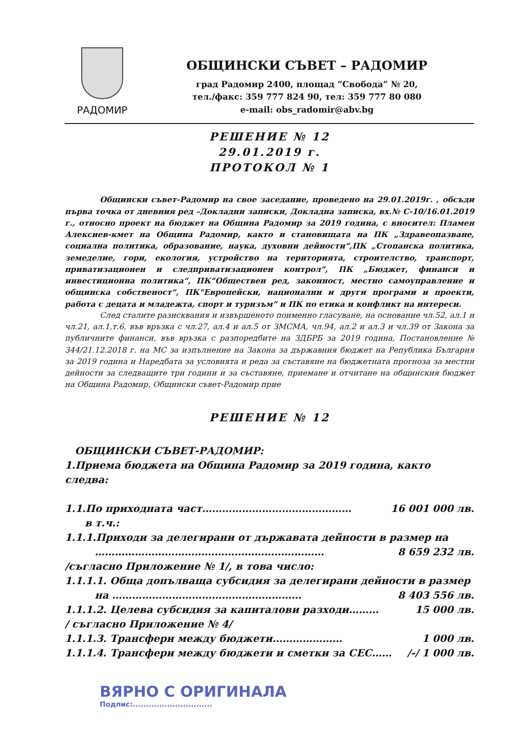РАДОМИР
ОБЩИНСКИ СЪВЕТ – РАДОМИР
град Радомир 2400, площад ”Свобода” № 20,
тел./факс: 359 777 824 90, тел: 359 777 80 080
e-mail: obs_radomir@abv.bg
РЕШЕНИЕ № 12
29.01.2019 г.
ПРОТОКОЛ № 1
Общински съвет-Радомир на свое заседание, проведено на 29.01.2019г. , обсъди първа точка от дневния ред –Докладни записки, Докладна записка, вх.№ С-10/16.01.2019 г., относно проект на бюджет на Община Радомир за 2019 година, с вносител: Пламен Алексиев-кмет на Община Радомир, както и становищата на ПК „Здравеопазване, социална политика, образование, наука, духовни дейности“,ПК „Стопанска политика, земеделие, гори, екология, устройство на територията, строителство, транспорт, приватизационен и следприватизационен контрол“, ПК „Бюджет, финанси и инвестиционна политика“, ПК“Обществен ред, законност, местно самоуправление и общинска собственост“, ПК“Европейски, национални и други програми и проекти, работа с децата и младежта, спорт и туризъм“ и ПК по етика и конфликт на интереси.
След сталите разисквания и извършеното поименно гласуване, на основание чл.52, ал.1 и чл.21, ал.1,т.6, във връзка с чл.27, ал.4 и ал.5 от ЗМСМА, чл.94, ал.2 и ал.3 и чл.39 от Закона за публичните финанси, във връзка с разпоредбите на ЗДБРБ за 2019 година, Постановление № 344/21.12.2018 г. на МС за изпълнение на Закона за държавния бюджет на Република България за 2019 година и Наредбата за условията и реда за съставяне на бюджетната прогноза за местни дейности за следващите три години и за съставяне, приемане и отчитане на общинския бюджет на Община Радомир, Общински съвет-Радомир прие
РЕШЕНИЕ № 12
ОБЩИНСКИ СЪВЕТ-РАДОМИР:
1.Приема бюджета на Община Радомир за 2019 година, както следва:
1.1.По приходната част……………………………………… 16 001 000 лв.
в т.ч.:
1.1.1.Приходи за делегирани от държавата дейности в размер на
…………………………………………………………… 8 659 232 лв.
/съгласно Приложение № 1/, в това число:
1.1.1.1. Обща допълваща субсидия за делегирани дейности в размер
на ………………………………………………… 8 403 556 лв.
1.1.1.2. Целева субсидия за капиталови разходи……… 15 000 лв.
/ съгласно Приложение № 4/
1.1.1.3. Трансфери между бюджети………………… 1 000 лв.
1.1.1.4. Трансфери между бюджети и сметки за СЕС…… /-/ 1 000 лв.
ВЯРНО С ОРИГИНАЛА
Подпис:..............................